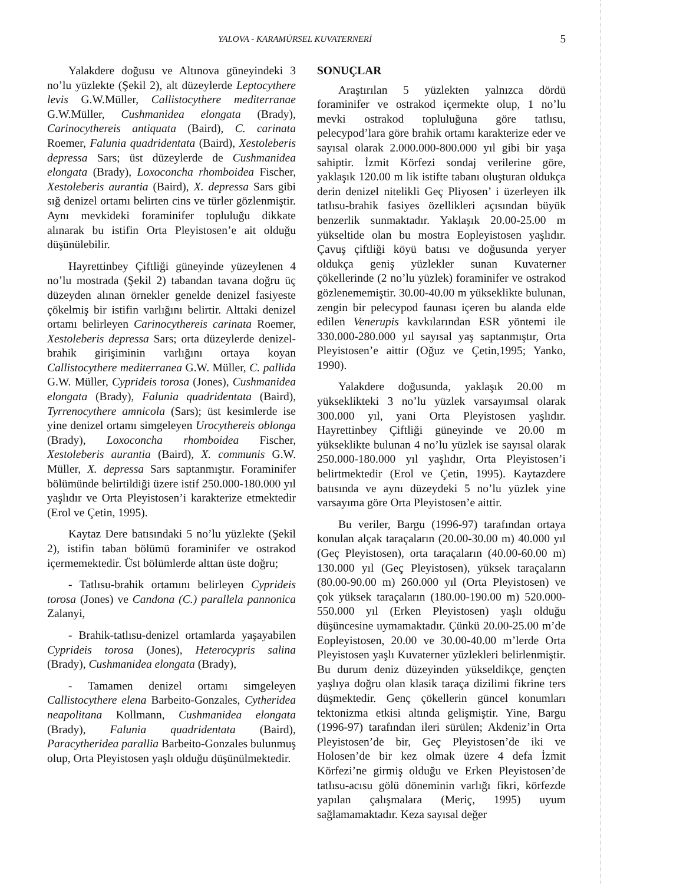YALOVA - KARAMÜRSEL KUVATERNERİ 5
Yalakdere doğusu ve Altınova güneyindeki 3 no’lu yüzlekte (Şekil 2), alt düzeylerde Leptocythere levis G.W.Müller, Callistocythere mediterranae G.W.Müller, Cushmanidea elongata (Brady), Carinocythereis antiquata (Baird), C. carinata Roemer, Falunia quadridentata (Baird), Xestoleberis depressa Sars; üst düzeylerde de Cushmanidea elongata (Brady), Loxoconcha rhomboidea Fischer, Xestoleberis aurantia (Baird), X. depressa Sars gibi sığ denizel ortamı belirten cins ve türler gözlenmiştir. Aynı mevkideki foraminifer topluluğu dikkate alınarak bu istifin Orta Pleyistosen’e ait olduğu düşünülebilir.
Hayrettinbey Çiftliği güneyinde yüzeylenen 4 no’lu mostrada (Şekil 2) tabandan tavana doğru üç düzeyden alınan örnekler genelde denizel fasiyeste çökelmiş bir istifin varlığını belirtir. Alttaki denizel ortamı belirleyen Carinocythereis carinata Roemer, Xestoleberis depressa Sars; orta düzeylerde denizel-brahik girişiminin varlığını ortaya koyan Callistocythere mediterranea G.W. Müller, C. pallida G.W. Müller, Cyprideis torosa (Jones), Cushmanidea elongata (Brady), Falunia quadridentata (Baird), Tyrrenocythere amnicola (Sars); üst kesimlerde ise yine denizel ortamı simgeleyen Urocythereis oblonga (Brady), Loxoconcha rhomboidea Fischer, Xestoleberis aurantia (Baird), X. communis G.W. Müller, X. depressa Sars saptanmıştır. Foraminifer bölümünde belirtildiği üzere istif 250.000-180.000 yıl yaşlıdır ve Orta Pleyistosen’i karakterize etmektedir (Erol ve Çetin, 1995).
Kaytaz Dere batısındaki 5 no’lu yüzlekte (Şekil 2), istifin taban bölümü foraminifer ve ostrakod içermemektedir. Üst bölümlerde alttan üste doğru;
- Tatlısu-brahik ortamını belirleyen Cyprideis torosa (Jones) ve Candona (C.) parallela pannonica Zalanyi,
- Brahik-tatlısu-denizel ortamlarda yaşayabilen Cyprideis torosa (Jones), Heterocypris salina (Brady), Cushmanidea elongata (Brady),
- Tamamen denizel ortamı simgeleyen Callistocythere elena Barbeito-Gonzales, Cytheridea neapolitana Kollmann, Cushmanidea elongata (Brady), Falunia quadridentata (Baird), Paracytheridea parallia Barbeito-Gonzales bulunmuş olup, Orta Pleyistosen yaşlı olduğu düşünülmektedir.
SONUÇLAR
Araştırılan 5 yüzlekten yalnızca dördü foraminifer ve ostrakod içermekte olup, 1 no’lu mevki ostrakod topluluğuna göre tatlısu, pelecypod’lara göre brahik ortamı karakterize eder ve sayısal olarak 2.000.000-800.000 yıl gibi bir yaşa sahiptir. İzmit Körfezi sondaj verilerine göre, yaklaşık 120.00 m lik istifte tabanı oluşturan oldukça derin denizel nitelikli Geç Pliyosen’ i üzerleyen ilk tatlısu-brahik fasiyes özellikleri açısından büyük benzerlik sunmaktadır. Yaklaşık 20.00-25.00 m yükseltide olan bu mostra Eopleyistosen yaşlıdır. Çavuş çiftliği köyü batısı ve doğusunda yeryer oldukça geniş yüzlekler sunan Kuvaterner çökellerinde (2 no’lu yüzlek) foraminifer ve ostrakod gözlenememiştir. 30.00-40.00 m yükseklikte bulunan, zengin bir pelecypod faunası içeren bu alanda elde edilen Venerupis kavkılarından ESR yöntemi ile 330.000-280.000 yıl sayısal yaş saptanmıştır, Orta Pleyistosen’e aittir (Oğuz ve Çetin,1995; Yanko, 1990).
Yalakdere doğusunda, yaklaşık 20.00 m yükseklikteki 3 no’lu yüzlek varsayımsal olarak 300.000 yıl, yani Orta Pleyistosen yaşlıdır. Hayrettinbey Çiftliği güneyinde ve 20.00 m yükseklikte bulunan 4 no’lu yüzlek ise sayısal olarak 250.000-180.000 yıl yaşlıdır, Orta Pleyistosen’i belirtmektedir (Erol ve Çetin, 1995). Kaytazdere batısında ve aynı düzeydeki 5 no’lu yüzlek yine varsayıma göre Orta Pleyistosen’e aittir.
Bu veriler, Bargu (1996-97) tarafından ortaya konulan alçak taraçaların (20.00-30.00 m) 40.000 yıl (Geç Pleyistosen), orta taraçaların (40.00-60.00 m) 130.000 yıl (Geç Pleyistosen), yüksek taraçaların (80.00-90.00 m) 260.000 yıl (Orta Pleyistosen) ve çok yüksek taraçaların (180.00-190.00 m) 520.000-550.000 yıl (Erken Pleyistosen) yaşlı olduğu düşüncesine uymamaktadır. Çünkü 20.00-25.00 m’de Eopleyistosen, 20.00 ve 30.00-40.00 m’lerde Orta Pleyistosen yaşlı Kuvaterner yüzlekleri belirlenmiştir. Bu durum deniz düzeyinden yükseldikçe, gençten yaşlıya doğru olan klasik taraça dizilimi fikrine ters düşmektedir. Genç çökellerin güncel konumları tektonizma etkisi altında gelişmiştir. Yine, Bargu (1996-97) tarafından ileri sürülen; Akdeniz’in Orta Pleyistosen’de bir, Geç Pleyistosen’de iki ve Holosen’de bir kez olmak üzere 4 defa İzmit Körfezi’ne girmiş olduğu ve Erken Pleyistosen’de tatlısu-acısu gölü döneminin varlığı fikri, körfezde yapılan çalışmalara (Meriç, 1995) uyum sağlamamaktadır. Keza sayısal değer